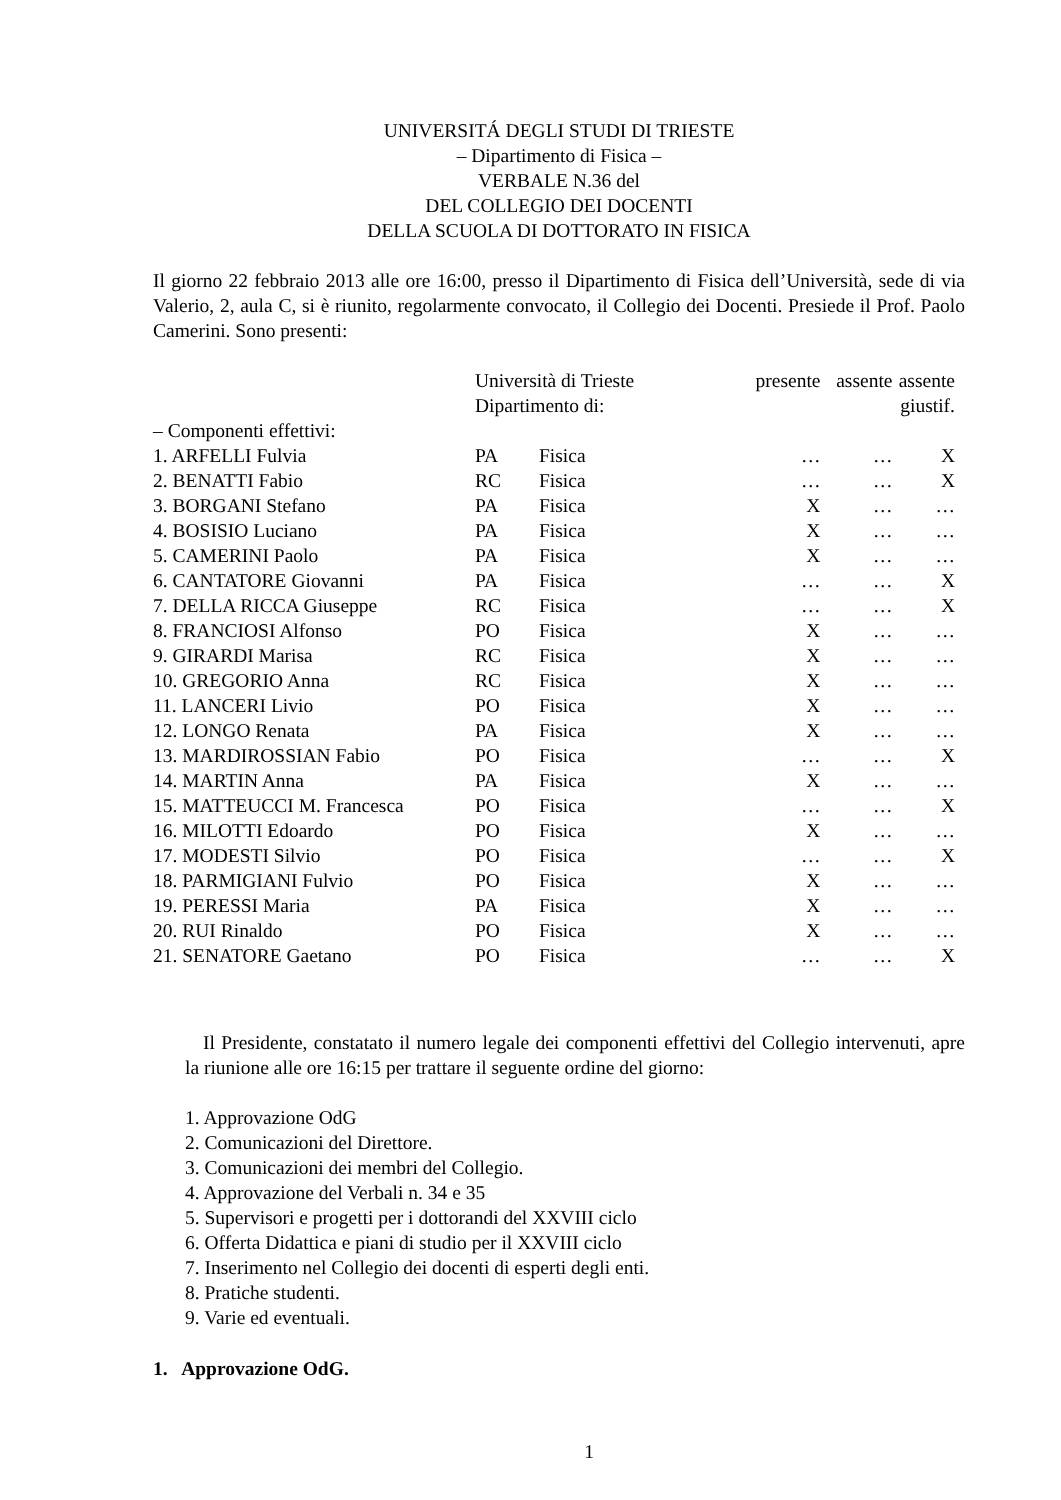UNIVERSITÁ DEGLI STUDI DI TRIESTE
– Dipartimento di Fisica –
VERBALE N.36 del
DEL COLLEGIO DEI DOCENTI
DELLA SCUOLA DI DOTTORATO IN FISICA
Il giorno 22 febbraio 2013 alle ore 16:00, presso il Dipartimento di Fisica dell’Università, sede di via Valerio, 2, aula C, si è riunito, regolarmente convocato, il Collegio dei Docenti. Presiede il Prof. Paolo Camerini. Sono presenti:
| | Università di Trieste | | presente | assente | assente |
| | Dipartimento di: | | | | giustif. |
| – Componenti effettivi: | | | | | |
| 1. ARFELLI Fulvia | PA | Fisica | … | … | X |
| 2. BENATTI Fabio | RC | Fisica | … | … | X |
| 3. BORGANI Stefano | PA | Fisica | X | … | … |
| 4. BOSISIO Luciano | PA | Fisica | X | … | … |
| 5. CAMERINI Paolo | PA | Fisica | X | … | … |
| 6. CANTATORE Giovanni | PA | Fisica | … | … | X |
| 7. DELLA RICCA Giuseppe | RC | Fisica | … | … | X |
| 8. FRANCIOSI Alfonso | PO | Fisica | X | … | … |
| 9. GIRARDI Marisa | RC | Fisica | X | … | … |
| 10. GREGORIO Anna | RC | Fisica | X | … | … |
| 11. LANCERI Livio | PO | Fisica | X | … | … |
| 12. LONGO Renata | PA | Fisica | X | … | … |
| 13. MARDIROSSIAN Fabio | PO | Fisica | … | … | X |
| 14. MARTIN Anna | PA | Fisica | X | … | … |
| 15. MATTEUCCI M. Francesca | PO | Fisica | … | … | X |
| 16. MILOTTI Edoardo | PO | Fisica | X | … | … |
| 17. MODESTI Silvio | PO | Fisica | … | … | X |
| 18. PARMIGIANI Fulvio | PO | Fisica | X | … | … |
| 19. PERESSI Maria | PA | Fisica | X | … | … |
| 20. RUI Rinaldo | PO | Fisica | X | … | … |
| 21. SENATORE Gaetano | PO | Fisica | … | … | X |
Il Presidente, constatato il numero legale dei componenti effettivi del Collegio intervenuti, apre la riunione alle ore 16:15 per trattare il seguente ordine del giorno:
1. Approvazione OdG
2. Comunicazioni del Direttore.
3. Comunicazioni dei membri del Collegio.
4. Approvazione del Verbali n. 34 e 35
5. Supervisori e progetti per i dottorandi del XXVIII ciclo
6. Offerta Didattica e piani di studio per il XXVIII ciclo
7. Inserimento nel Collegio dei docenti di esperti degli enti.
8. Pratiche studenti.
9. Varie ed eventuali.
1. Approvazione OdG.
1